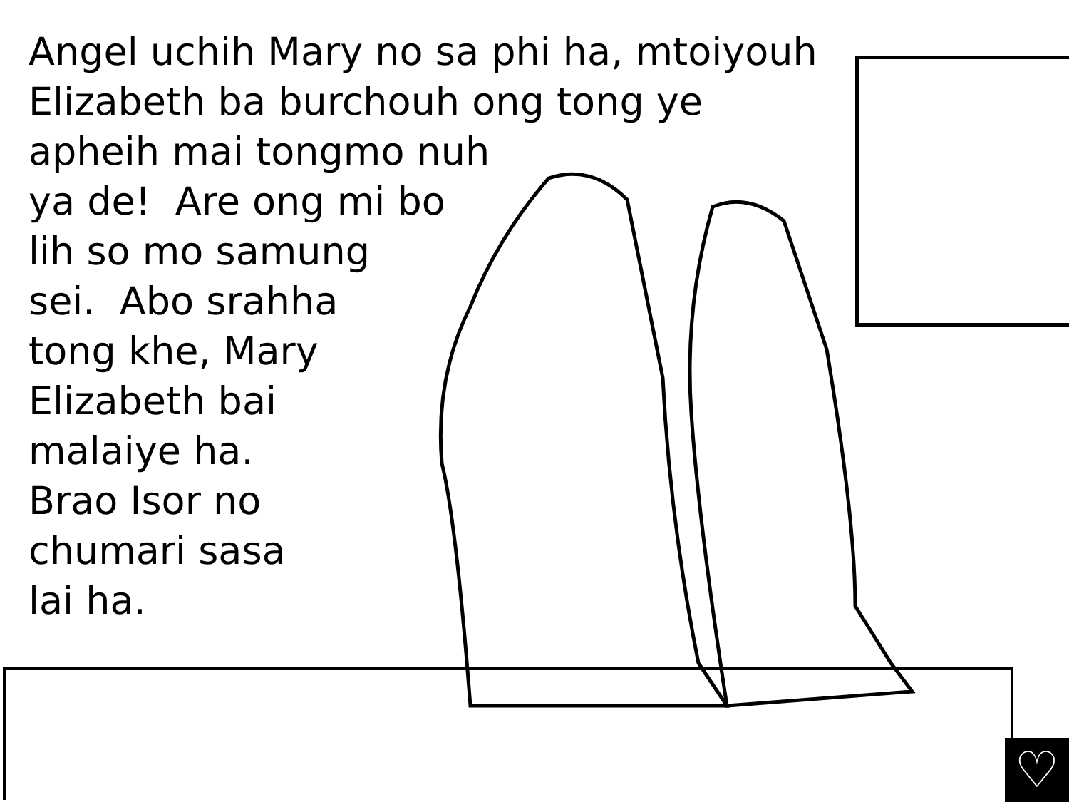Angel uchih Mary no sa phi ha, mtoiyouh
Elizabeth ba burchouh ong tong ye
apheih mai tongmo nuh
ya de! Are ong mi bo
lih so mo samung
sei. Abo srahha
tong khe, Mary
Elizabeth bai
malaiye ha.
Brao Isor no
chumari sasa
lai ha.
♡